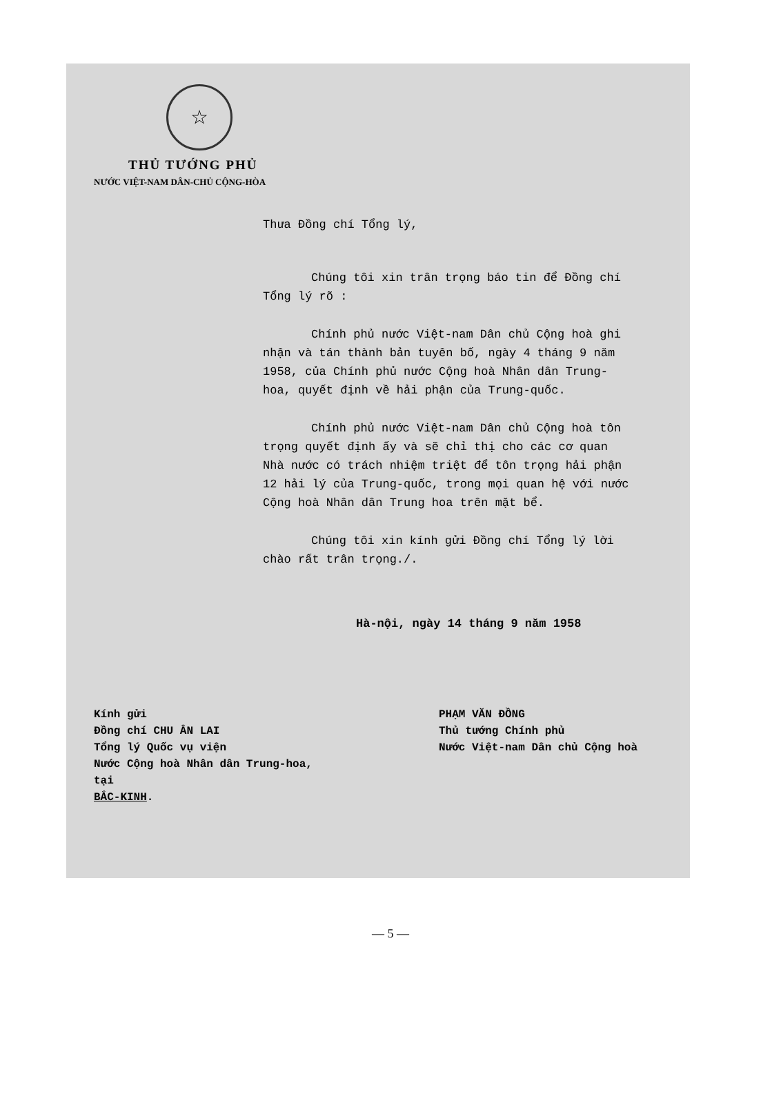☆
THỦ TƯỚNG PHỦ
NƯỚC VIỆT-NAM DÂN-CHỦ CỘNG-HÒA
Thưa Đồng chí Tổng lý,
Chúng tôi xin trân trọng báo tin để Đồng chí Tổng lý rõ :
Chính phủ nước Việt-nam Dân chủ Cộng hoà ghi nhận và tán thành bản tuyên bố, ngày 4 tháng 9 năm 1958, của Chính phủ nước Cộng hoà Nhân dân Trung-hoa, quyết định về hải phận của Trung-quốc.
Chính phủ nước Việt-nam Dân chủ Cộng hoà tôn trọng quyết định ấy và sẽ chỉ thị cho các cơ quan Nhà nước có trách nhiệm triệt để tôn trọng hải phận 12 hải lý của Trung-quốc, trong mọi quan hệ với nước Cộng hoà Nhân dân Trung hoa trên mặt bể.
Chúng tôi xin kính gửi Đồng chí Tổng lý lời chào rất trân trọng./.
Hà-nội, ngày 14 tháng 9 năm 1958
Kính gửi
Đồng chí CHU ÂN LAI
Tổng lý Quốc vụ viện
Nước Cộng hoà Nhân dân Trung-hoa,
tại
BẮC-KINH.
PHẠM VĂN ĐỒNG
Thủ tướng Chính phủ
Nước Việt-nam Dân chủ Cộng hoà
— 5 —